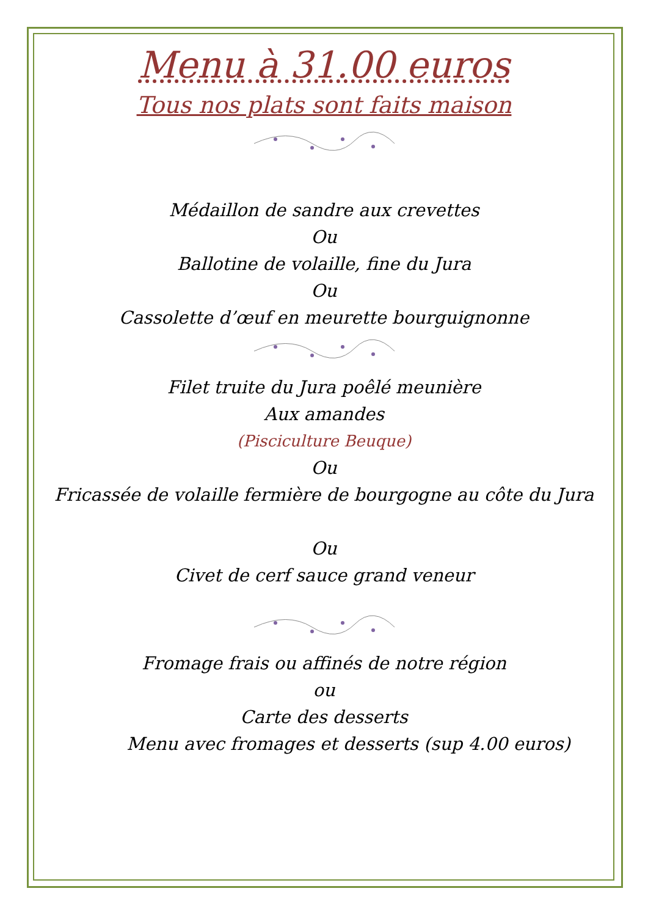Menu à 31.00 euros
Tous nos plats sont faits maison
Médaillon de sandre aux crevettes
Ou
Ballotine de volaille, fine du Jura
Ou
Cassolette d’œuf en meurette bourguignonne
Filet truite du Jura poêlé meunière
Aux amandes
(Pisciculture Beuque)
Ou
Fricassée de volaille fermière de bourgogne au côte du Jura
Ou
Civet de cerf sauce grand veneur
Fromage frais ou affinés de notre région
ou
Carte des desserts
Menu avec fromages et desserts (sup 4.00 euros)